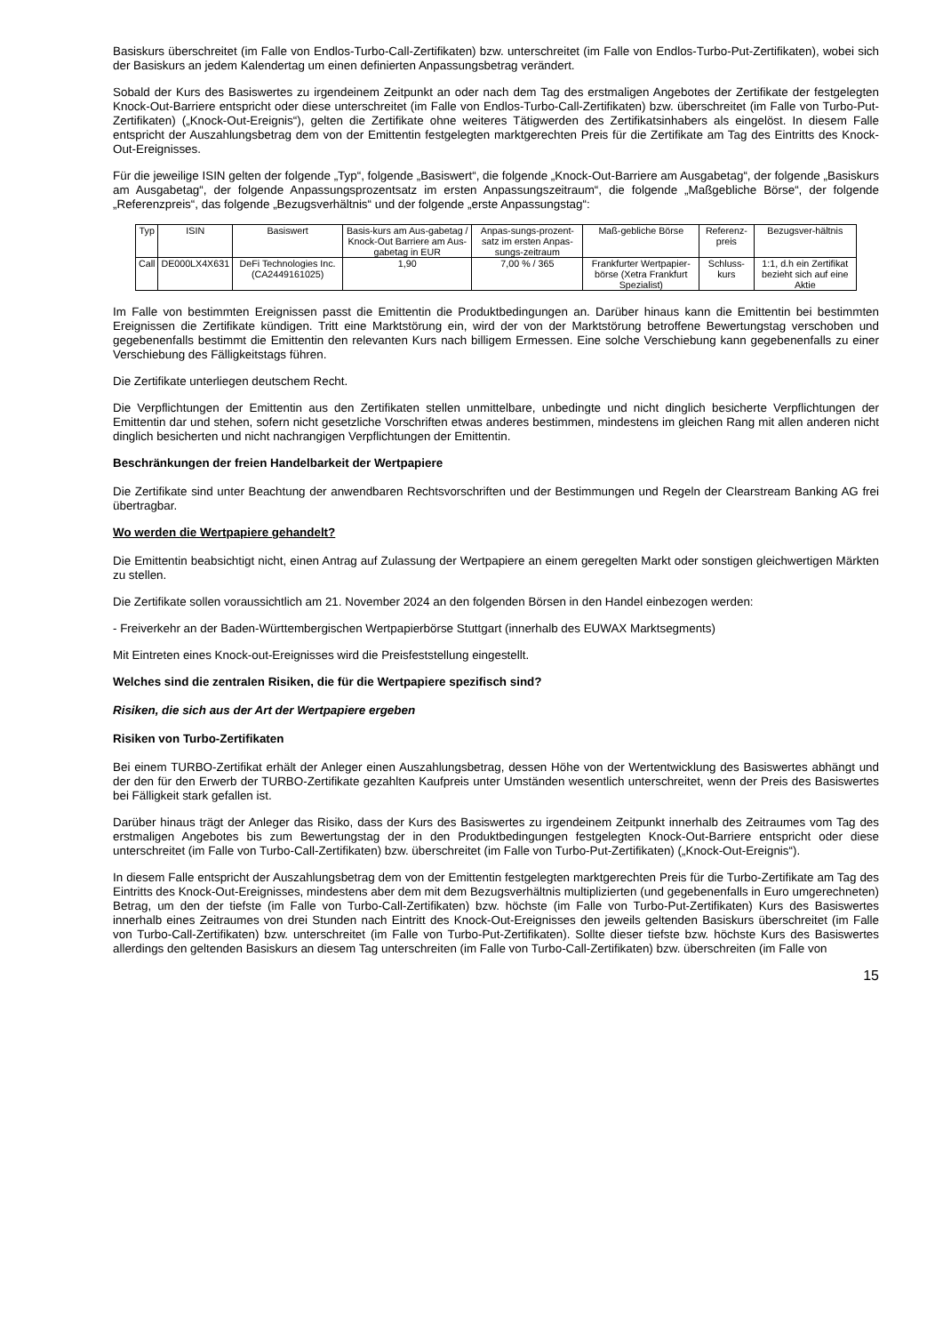Basiskurs überschreitet (im Falle von Endlos-Turbo-Call-Zertifikaten) bzw. unterschreitet (im Falle von Endlos-Turbo-Put-Zertifikaten), wobei sich der Basiskurs an jedem Kalendertag um einen definierten Anpassungsbetrag verändert.
Sobald der Kurs des Basiswertes zu irgendeinem Zeitpunkt an oder nach dem Tag des erstmaligen Angebotes der Zertifikate der festgelegten Knock-Out-Barriere entspricht oder diese unterschreitet (im Falle von Endlos-Turbo-Call-Zertifikaten) bzw. überschreitet (im Falle von Turbo-Put-Zertifikaten) („Knock-Out-Ereignis“), gelten die Zertifikate ohne weiteres Tätigwerden des Zertifikatsinhabers als eingelöst. In diesem Falle entspricht der Auszahlungsbetrag dem von der Emittentin festgelegten marktgerechten Preis für die Zertifikate am Tag des Eintritts des Knock-Out-Ereignisses.
Für die jeweilige ISIN gelten der folgende „Typ“, folgende „Basiswert“, die folgende „Knock-Out-Barriere am Ausgabetag“, der folgende „Basiskurs am Ausgabetag“, der folgende Anpassungsprozentsatz im ersten Anpassungszeitraum“, die folgende „Maßgebliche Börse“, der folgende „Referenzpreis“, das folgende „Bezugsverhältnis“ und der folgende „erste Anpassungstag“:
| Typ | ISIN | Basiswert | Basis-kurs am Aus-gabetag / Knock-Out Barriere am Aus-gabetag in EUR | Anpas-sungs-prozent-satz im ersten Anpas-sungs-zeitraum | Maß-gebliche Börse | Referenz-preis | Bezugsver-hältnis |
| --- | --- | --- | --- | --- | --- | --- | --- |
| Call | DE000LX4X631 | DeFi Technologies Inc. (CA2449161025) | 1,90 | 7,00 % / 365 | Frankfurter Wertpapier-börse (Xetra Frankfurt Spezialist) | Schluss-kurs | 1:1, d.h ein Zertifikat bezieht sich auf eine Aktie |
Im Falle von bestimmten Ereignissen passt die Emittentin die Produktbedingungen an. Darüber hinaus kann die Emittentin bei bestimmten Ereignissen die Zertifikate kündigen. Tritt eine Marktstörung ein, wird der von der Marktstörung betroffene Bewertungstag verschoben und gegebenenfalls bestimmt die Emittentin den relevanten Kurs nach billigem Ermessen. Eine solche Verschiebung kann gegebenenfalls zu einer Verschiebung des Fälligkeitstags führen.
Die Zertifikate unterliegen deutschem Recht.
Die Verpflichtungen der Emittentin aus den Zertifikaten stellen unmittelbare, unbedingte und nicht dinglich besicherte Verpflichtungen der Emittentin dar und stehen, sofern nicht gesetzliche Vorschriften etwas anderes bestimmen, mindestens im gleichen Rang mit allen anderen nicht dinglich besicherten und nicht nachrangigen Verpflichtungen der Emittentin.
Beschränkungen der freien Handelbarkeit der Wertpapiere
Die Zertifikate sind unter Beachtung der anwendbaren Rechtsvorschriften und der Bestimmungen und Regeln der Clearstream Banking AG frei übertragbar.
Wo werden die Wertpapiere gehandelt?
Die Emittentin beabsichtigt nicht, einen Antrag auf Zulassung der Wertpapiere an einem geregelten Markt oder sonstigen gleichwertigen Märkten zu stellen.
Die Zertifikate sollen voraussichtlich am 21. November 2024 an den folgenden Börsen in den Handel einbezogen werden:
- Freiverkehr an der Baden-Württembergischen Wertpapierbörse Stuttgart (innerhalb des EUWAX Marktsegments)
Mit Eintreten eines Knock-out-Ereignisses wird die Preisfeststellung eingestellt.
Welches sind die zentralen Risiken, die für die Wertpapiere spezifisch sind?
Risiken, die sich aus der Art der Wertpapiere ergeben
Risiken von Turbo-Zertifikaten
Bei einem TURBO-Zertifikat erhält der Anleger einen Auszahlungsbetrag, dessen Höhe von der Wertentwicklung des Basiswertes abhängt und der den für den Erwerb der TURBO-Zertifikate gezahlten Kaufpreis unter Umständen wesentlich unterschreitet, wenn der Preis des Basiswertes bei Fälligkeit stark gefallen ist.
Darüber hinaus trägt der Anleger das Risiko, dass der Kurs des Basiswertes zu irgendeinem Zeitpunkt innerhalb des Zeitraumes vom Tag des erstmaligen Angebotes bis zum Bewertungstag der in den Produktbedingungen festgelegten Knock-Out-Barriere entspricht oder diese unterschreitet (im Falle von Turbo-Call-Zertifikaten) bzw. überschreitet (im Falle von Turbo-Put-Zertifikaten) („Knock-Out-Ereignis“).
In diesem Falle entspricht der Auszahlungsbetrag dem von der Emittentin festgelegten marktgerechten Preis für die Turbo-Zertifikate am Tag des Eintritts des Knock-Out-Ereignisses, mindestens aber dem mit dem Bezugsverhältnis multiplizierten (und gegebenenfalls in Euro umgerechneten) Betrag, um den der tiefste (im Falle von Turbo-Call-Zertifikaten) bzw. höchste (im Falle von Turbo-Put-Zertifikaten) Kurs des Basiswertes innerhalb eines Zeitraumes von drei Stunden nach Eintritt des Knock-Out-Ereignisses den jeweils geltenden Basiskurs überschreitet (im Falle von Turbo-Call-Zertifikaten) bzw. unterschreitet (im Falle von Turbo-Put-Zertifikaten). Sollte dieser tiefste bzw. höchste Kurs des Basiswertes allerdings den geltenden Basiskurs an diesem Tag unterschreiten (im Falle von Turbo-Call-Zertifikaten) bzw. überschreiten (im Falle von
15